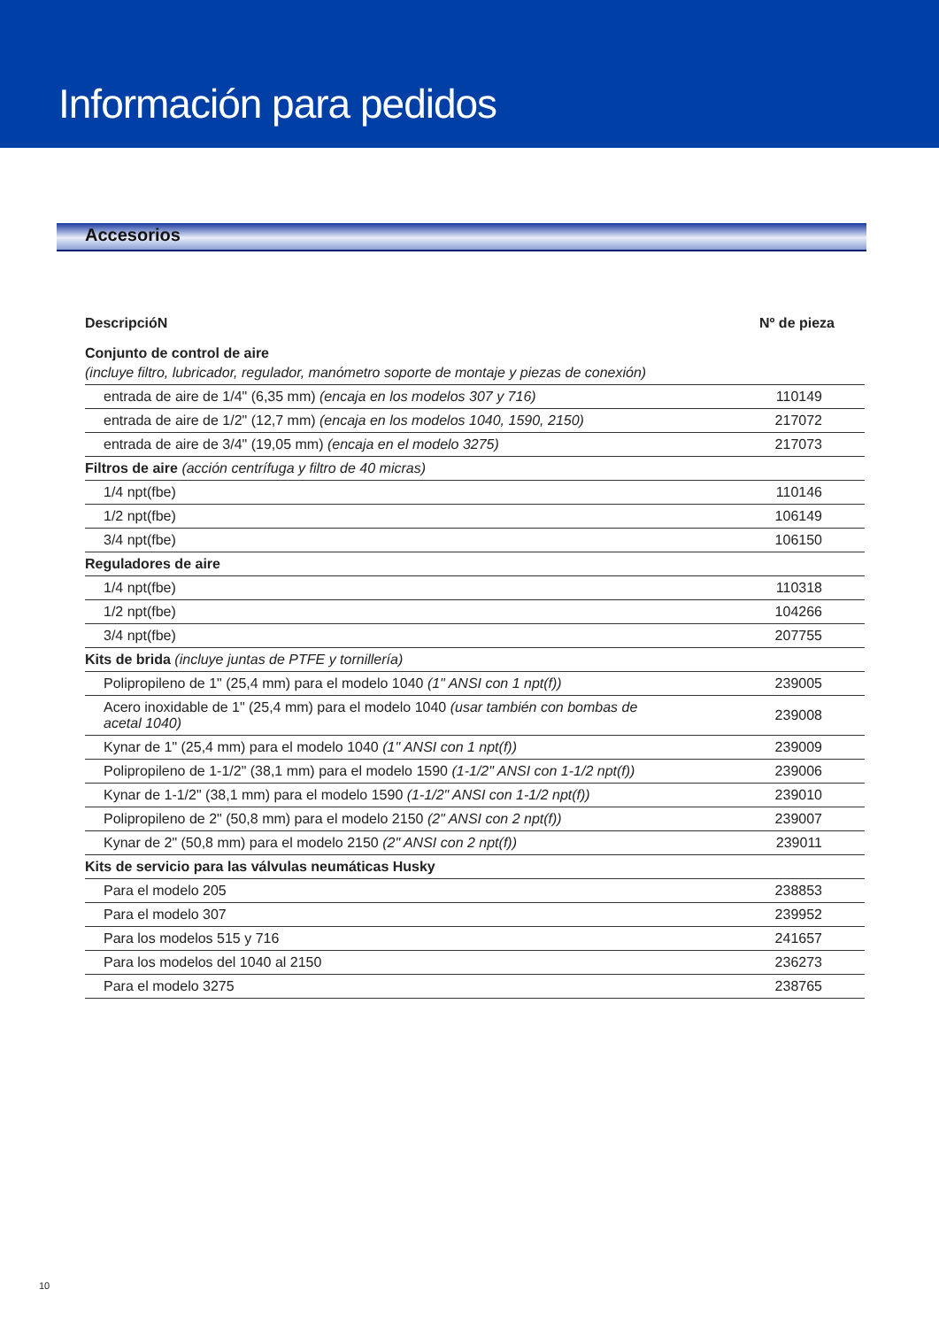Información para pedidos
Accesorios
| DescripcióN | Nº de pieza |
| --- | --- |
| Conjunto de control de aire | |
| (incluye filtro, lubricador, regulador, manómetro soporte de montaje y piezas de conexión) | |
| entrada de aire de 1/4" (6,35 mm) (encaja en los modelos 307 y 716) | 110149 |
| entrada de aire de 1/2" (12,7 mm) (encaja en los modelos 1040, 1590, 2150) | 217072 |
| entrada de aire de 3/4" (19,05 mm) (encaja en el modelo 3275) | 217073 |
| Filtros de aire (acción centrífuga y filtro de 40 micras) | |
| 1/4 npt(fbe) | 110146 |
| 1/2 npt(fbe) | 106149 |
| 3/4 npt(fbe) | 106150 |
| Reguladores de aire | |
| 1/4 npt(fbe) | 110318 |
| 1/2 npt(fbe) | 104266 |
| 3/4 npt(fbe) | 207755 |
| Kits de brida (incluye juntas de PTFE y tornillería) | |
| Polipropileno de 1" (25,4 mm) para el modelo 1040 (1" ANSI con 1 npt(f)) | 239005 |
| Acero inoxidable de 1" (25,4 mm) para el modelo 1040 (usar también con bombas de acetal 1040) | 239008 |
| Kynar de 1" (25,4 mm) para el modelo 1040 (1" ANSI con 1 npt(f)) | 239009 |
| Polipropileno de 1-1/2" (38,1 mm) para el modelo 1590 (1-1/2" ANSI con 1-1/2 npt(f)) | 239006 |
| Kynar de 1-1/2" (38,1 mm) para el modelo 1590 (1-1/2" ANSI con 1-1/2 npt(f)) | 239010 |
| Polipropileno de 2" (50,8 mm) para el modelo 2150 (2" ANSI con 2 npt(f)) | 239007 |
| Kynar de 2" (50,8 mm) para el modelo 2150 (2" ANSI con 2 npt(f)) | 239011 |
| Kits de servicio para las válvulas neumáticas Husky | |
| Para el modelo 205 | 238853 |
| Para el modelo 307 | 239952 |
| Para los modelos 515 y 716 | 241657 |
| Para los modelos del 1040 al 2150 | 236273 |
| Para el modelo 3275 | 238765 |
10